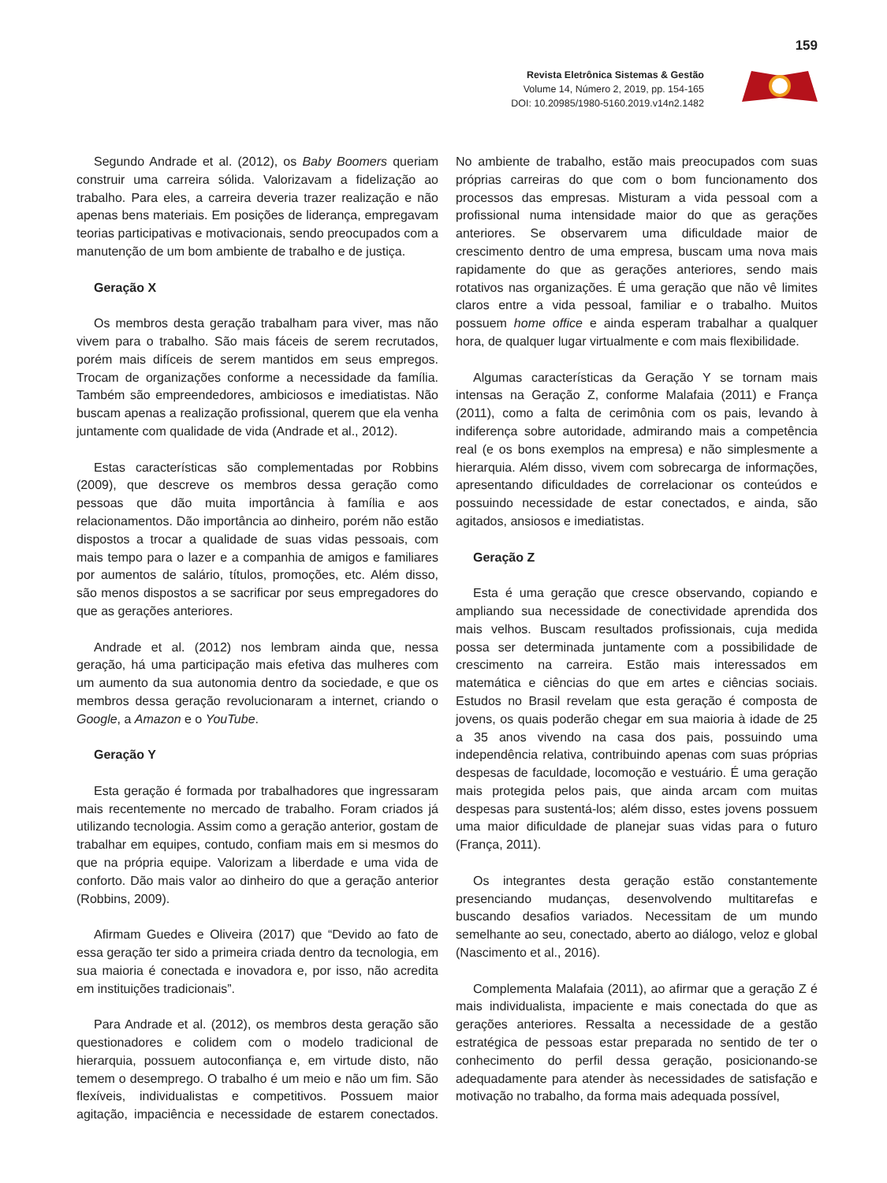159
Revista Eletrônica Sistemas & Gestão
Volume 14, Número 2, 2019, pp. 154-165
DOI: 10.20985/1980-5160.2019.v14n2.1482
Segundo Andrade et al. (2012), os Baby Boomers queriam construir uma carreira sólida. Valorizavam a fidelização ao trabalho. Para eles, a carreira deveria trazer realização e não apenas bens materiais. Em posições de liderança, empregavam teorias participativas e motivacionais, sendo preocupados com a manutenção de um bom ambiente de trabalho e de justiça.
Geração X
Os membros desta geração trabalham para viver, mas não vivem para o trabalho. São mais fáceis de serem recrutados, porém mais difíceis de serem mantidos em seus empregos. Trocam de organizações conforme a necessidade da família. Também são empreendedores, ambiciosos e imediatistas. Não buscam apenas a realização profissional, querem que ela venha juntamente com qualidade de vida (Andrade et al., 2012).
Estas características são complementadas por Robbins (2009), que descreve os membros dessa geração como pessoas que dão muita importância à família e aos relacionamentos. Dão importância ao dinheiro, porém não estão dispostos a trocar a qualidade de suas vidas pessoais, com mais tempo para o lazer e a companhia de amigos e familiares por aumentos de salário, títulos, promoções, etc. Além disso, são menos dispostos a se sacrificar por seus empregadores do que as gerações anteriores.
Andrade et al. (2012) nos lembram ainda que, nessa geração, há uma participação mais efetiva das mulheres com um aumento da sua autonomia dentro da sociedade, e que os membros dessa geração revolucionaram a internet, criando o Google, a Amazon e o YouTube.
Geração Y
Esta geração é formada por trabalhadores que ingressaram mais recentemente no mercado de trabalho. Foram criados já utilizando tecnologia. Assim como a geração anterior, gostam de trabalhar em equipes, contudo, confiam mais em si mesmos do que na própria equipe. Valorizam a liberdade e uma vida de conforto. Dão mais valor ao dinheiro do que a geração anterior (Robbins, 2009).
Afirmam Guedes e Oliveira (2017) que “Devido ao fato de essa geração ter sido a primeira criada dentro da tecnologia, em sua maioria é conectada e inovadora e, por isso, não acredita em instituições tradicionais”.
Para Andrade et al. (2012), os membros desta geração são questionadores e colidem com o modelo tradicional de hierarquia, possuem autoconfiança e, em virtude disto, não temem o desemprego. O trabalho é um meio e não um fim. São flexíveis, individualistas e competitivos. Possuem maior agitação, impaciência e necessidade de estarem conectados. No ambiente de trabalho, estão mais preocupados com suas próprias carreiras do que com o bom funcionamento dos processos das empresas. Misturam a vida pessoal com a profissional numa intensidade maior do que as gerações anteriores. Se observarem uma dificuldade maior de crescimento dentro de uma empresa, buscam uma nova mais rapidamente do que as gerações anteriores, sendo mais rotativos nas organizações. É uma geração que não vê limites claros entre a vida pessoal, familiar e o trabalho. Muitos possuem home office e ainda esperam trabalhar a qualquer hora, de qualquer lugar virtualmente e com mais flexibilidade.
Algumas características da Geração Y se tornam mais intensas na Geração Z, conforme Malafaia (2011) e França (2011), como a falta de cerimônia com os pais, levando à indiferença sobre autoridade, admirando mais a competência real (e os bons exemplos na empresa) e não simplesmente a hierarquia. Além disso, vivem com sobrecarga de informações, apresentando dificuldades de correlacionar os conteúdos e possuindo necessidade de estar conectados, e ainda, são agitados, ansiosos e imediatistas.
Geração Z
Esta é uma geração que cresce observando, copiando e ampliando sua necessidade de conectividade aprendida dos mais velhos. Buscam resultados profissionais, cuja medida possa ser determinada juntamente com a possibilidade de crescimento na carreira. Estão mais interessados em matemática e ciências do que em artes e ciências sociais. Estudos no Brasil revelam que esta geração é composta de jovens, os quais poderão chegar em sua maioria à idade de 25 a 35 anos vivendo na casa dos pais, possuindo uma independência relativa, contribuindo apenas com suas próprias despesas de faculdade, locomoção e vestuário. É uma geração mais protegida pelos pais, que ainda arcam com muitas despesas para sustentá-los; além disso, estes jovens possuem uma maior dificuldade de planejar suas vidas para o futuro (França, 2011).
Os integrantes desta geração estão constantemente presenciando mudanças, desenvolvendo multitarefas e buscando desafios variados. Necessitam de um mundo semelhante ao seu, conectado, aberto ao diálogo, veloz e global (Nascimento et al., 2016).
Complementa Malafaia (2011), ao afirmar que a geração Z é mais individualista, impaciente e mais conectada do que as gerações anteriores. Ressalta a necessidade de a gestão estratégica de pessoas estar preparada no sentido de ter o conhecimento do perfil dessa geração, posicionando-se adequadamente para atender às necessidades de satisfação e motivação no trabalho, da forma mais adequada possível,